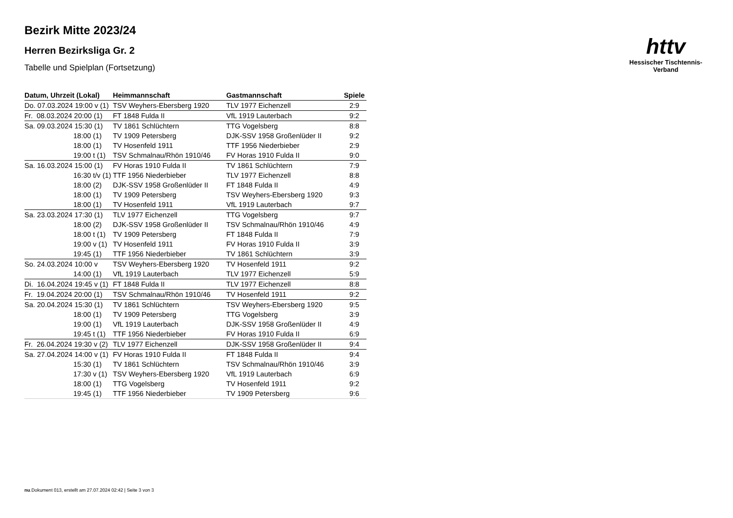httv
Hessischer Tischtennis-Verband
Bezirk Mitte 2023/24
Herren Bezirksliga Gr. 2
Tabelle und Spielplan (Fortsetzung)
| Datum, Uhrzeit (Lokal) | Heimmannschaft | Gastmannschaft | Spiele |
| --- | --- | --- | --- |
| Do. 07.03.2024 19:00 v (1) | TSV Weyhers-Ebersberg 1920 | TLV 1977 Eichenzell | 2:9 |
| Fr. 08.03.2024 20:00 (1) | FT 1848 Fulda II | VfL 1919 Lauterbach | 9:2 |
| Sa. 09.03.2024 15:30 (1) | TV 1861 Schlüchtern | TTG Vogelsberg | 8:8 |
| 18:00 (1) | TV 1909 Petersberg | DJK-SSV 1958 Großenlüder II | 9:2 |
| 18:00 (1) | TV Hosenfeld 1911 | TTF 1956 Niederbieber | 2:9 |
| 19:00 t (1) | TSV Schmalnau/Rhön 1910/46 | FV Horas 1910 Fulda II | 9:0 |
| Sa. 16.03.2024 15:00 (1) | FV Horas 1910 Fulda II | TV 1861 Schlüchtern | 7:9 |
| 16:30 t/v (1) | TTF 1956 Niederbieber | TLV 1977 Eichenzell | 8:8 |
| 18:00 (2) | DJK-SSV 1958 Großenlüder II | FT 1848 Fulda II | 4:9 |
| 18:00 (1) | TV 1909 Petersberg | TSV Weyhers-Ebersberg 1920 | 9:3 |
| 18:00 (1) | TV Hosenfeld 1911 | VfL 1919 Lauterbach | 9:7 |
| Sa. 23.03.2024 17:30 (1) | TLV 1977 Eichenzell | TTG Vogelsberg | 9:7 |
| 18:00 (2) | DJK-SSV 1958 Großenlüder II | TSV Schmalnau/Rhön 1910/46 | 4:9 |
| 18:00 t (1) | TV 1909 Petersberg | FT 1848 Fulda II | 7:9 |
| 19:00 v (1) | TV Hosenfeld 1911 | FV Horas 1910 Fulda II | 3:9 |
| 19:45 (1) | TTF 1956 Niederbieber | TV 1861 Schlüchtern | 3:9 |
| So. 24.03.2024 10:00 v | TSV Weyhers-Ebersberg 1920 | TV Hosenfeld 1911 | 9:2 |
| 14:00 (1) | VfL 1919 Lauterbach | TLV 1977 Eichenzell | 5:9 |
| Di. 16.04.2024 19:45 v (1) | FT 1848 Fulda II | TLV 1977 Eichenzell | 8:8 |
| Fr. 19.04.2024 20:00 (1) | TSV Schmalnau/Rhön 1910/46 | TV Hosenfeld 1911 | 9:2 |
| Sa. 20.04.2024 15:30 (1) | TV 1861 Schlüchtern | TSV Weyhers-Ebersberg 1920 | 9:5 |
| 18:00 (1) | TV 1909 Petersberg | TTG Vogelsberg | 3:9 |
| 19:00 (1) | VfL 1919 Lauterbach | DJK-SSV 1958 Großenlüder II | 4:9 |
| 19:45 t (1) | TTF 1956 Niederbieber | FV Horas 1910 Fulda II | 6:9 |
| Fr. 26.04.2024 19:30 v (2) | TLV 1977 Eichenzell | DJK-SSV 1958 Großenlüder II | 9:4 |
| Sa. 27.04.2024 14:00 v (1) | FV Horas 1910 Fulda II | FT 1848 Fulda II | 9:4 |
| 15:30 (1) | TV 1861 Schlüchtern | TSV Schmalnau/Rhön 1910/46 | 3:9 |
| 17:30 v (1) | TSV Weyhers-Ebersberg 1920 | VfL 1919 Lauterbach | 6:9 |
| 18:00 (1) | TTG Vogelsberg | TV Hosenfeld 1911 | 9:2 |
| 19:45 (1) | TTF 1956 Niederbieber | TV 1909 Petersberg | 9:6 |
nu.Dokument 013, erstellt am 27.07.2024 02:42 | Seite 3 von 3